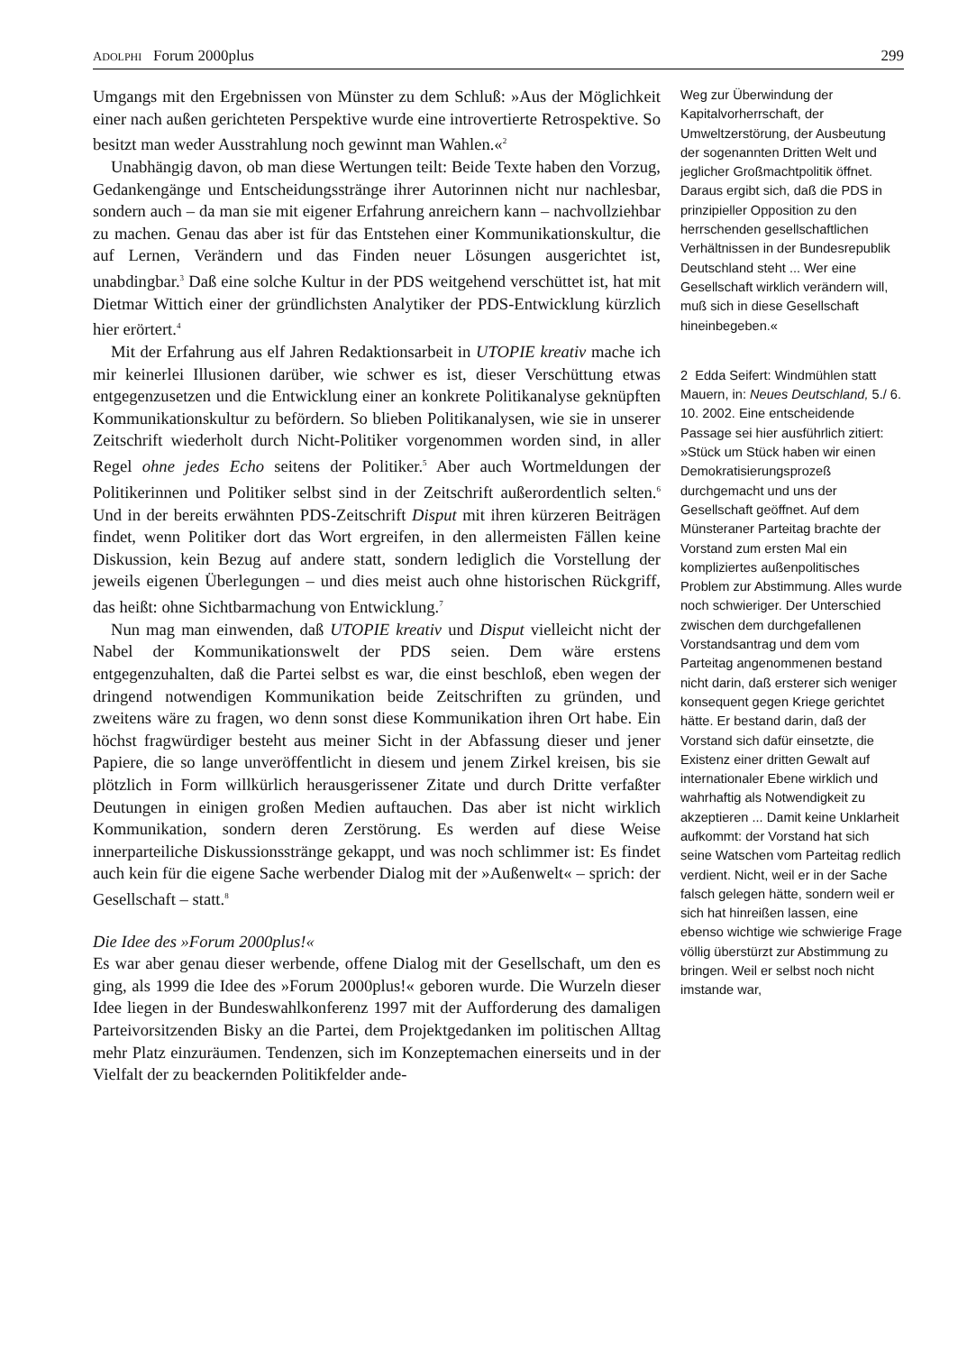ADOLPHI Forum 2000plus 299
Umgangs mit den Ergebnissen von Münster zu dem Schluß: »Aus der Möglichkeit einer nach außen gerichteten Perspektive wurde eine introvertierte Retrospektive. So besitzt man weder Ausstrahlung noch gewinnt man Wahlen.«<sup>2</sup>
Unabhängig davon, ob man diese Wertungen teilt: Beide Texte haben den Vorzug, Gedankengänge und Entscheidungsstränge ihrer Autorinnen nicht nur nachlesbar, sondern auch – da man sie mit eigener Erfahrung anreichern kann – nachvollziehbar zu machen. Genau das aber ist für das Entstehen einer Kommunikationskultur, die auf Lernen, Verändern und das Finden neuer Lösungen ausgerichtet ist, unabdingbar.<sup>3</sup> Daß eine solche Kultur in der PDS weitgehend verschüttet ist, hat mit Dietmar Wittich einer der gründlichsten Analytiker der PDS-Entwicklung kürzlich hier erörtert.<sup>4</sup>
Mit der Erfahrung aus elf Jahren Redaktionsarbeit in UTOPIE kreativ mache ich mir keinerlei Illusionen darüber, wie schwer es ist, dieser Verschüttung etwas entgegenzusetzen und die Entwicklung einer an konkrete Politikanalyse geknüpften Kommunikationskultur zu befördern. So blieben Politikanalysen, wie sie in unserer Zeitschrift wiederholt durch Nicht-Politiker vorgenommen worden sind, in aller Regel ohne jedes Echo seitens der Politiker.<sup>5</sup> Aber auch Wortmeldungen der Politikerinnen und Politiker selbst sind in der Zeitschrift außerordentlich selten.<sup>6</sup> Und in der bereits erwähnten PDS-Zeitschrift Disput mit ihren kürzeren Beiträgen findet, wenn Politiker dort das Wort ergreifen, in den allermeisten Fällen keine Diskussion, kein Bezug auf andere statt, sondern lediglich die Vorstellung der jeweils eigenen Überlegungen – und dies meist auch ohne historischen Rückgriff, das heißt: ohne Sichtbarmachung von Entwicklung.<sup>7</sup>
Nun mag man einwenden, daß UTOPIE kreativ und Disput vielleicht nicht der Nabel der Kommunikationswelt der PDS seien. Dem wäre erstens entgegenzuhalten, daß die Partei selbst es war, die einst beschloß, eben wegen der dringend notwendigen Kommunikation beide Zeitschriften zu gründen, und zweitens wäre zu fragen, wo denn sonst diese Kommunikation ihren Ort habe. Ein höchst fragwürdiger besteht aus meiner Sicht in der Abfassung dieser und jener Papiere, die so lange unveröffentlicht in diesem und jenem Zirkel kreisen, bis sie plötzlich in Form willkürlich herausgerissener Zitate und durch Dritte verfaßter Deutungen in einigen großen Medien auftauchen. Das aber ist nicht wirklich Kommunikation, sondern deren Zerstörung. Es werden auf diese Weise innerparteiliche Diskussionsstränge gekappt, und was noch schlimmer ist: Es findet auch kein für die eigene Sache werbender Dialog mit der »Außenwelt« – sprich: der Gesellschaft – statt.<sup>8</sup>
Die Idee des »Forum 2000plus!«
Es war aber genau dieser werbende, offene Dialog mit der Gesellschaft, um den es ging, als 1999 die Idee des »Forum 2000plus!« geboren wurde. Die Wurzeln dieser Idee liegen in der Bundeswahlkonferenz 1997 mit der Aufforderung des damaligen Parteivorsitzenden Bisky an die Partei, dem Projektgedanken im politischen Alltag mehr Platz einzuräumen. Tendenzen, sich im Konzeptemachen einerseits und in der Vielfalt der zu beackernden Politikfelder ande-
Weg zur Überwindung der Kapitalvorherrschaft, der Umweltzerstörung, der Ausbeutung der sogenannten Dritten Welt und jeglicher Großmachtpolitik öffnet. Daraus ergibt sich, daß die PDS in prinzipieller Opposition zu den herrschenden gesellschaftlichen Verhältnissen in der Bundesrepublik Deutschland steht ... Wer eine Gesellschaft wirklich verändern will, muß sich in diese Gesellschaft hineinbegeben.«
2 Edda Seifert: Windmühlen statt Mauern, in: Neues Deutschland, 5./ 6. 10. 2002. Eine entscheidende Passage sei hier ausführlich zitiert: »Stück um Stück haben wir einen Demokratisierungsprozeß durchgemacht und uns der Gesellschaft geöffnet. Auf dem Münsteraner Parteitag brachte der Vorstand zum ersten Mal ein kompliziertes außenpolitisches Problem zur Abstimmung. Alles wurde noch schwieriger. Der Unterschied zwischen dem durchgefallenen Vorstandsantrag und dem vom Parteitag angenommenen bestand nicht darin, daß ersterer sich weniger konsequent gegen Kriege gerichtet hätte. Er bestand darin, daß der Vorstand sich dafür einsetzte, die Existenz einer dritten Gewalt auf internationaler Ebene wirklich und wahrhaftig als Notwendigkeit zu akzeptieren ... Damit keine Unklarheit aufkommt: der Vorstand hat sich seine Watschen vom Parteitag redlich verdient. Nicht, weil er in der Sache falsch gelegen hätte, sondern weil er sich hat hinreißen lassen, eine ebenso wichtige wie schwierige Frage völlig überstürzt zur Abstimmung zu bringen. Weil er selbst noch nicht imstande war,